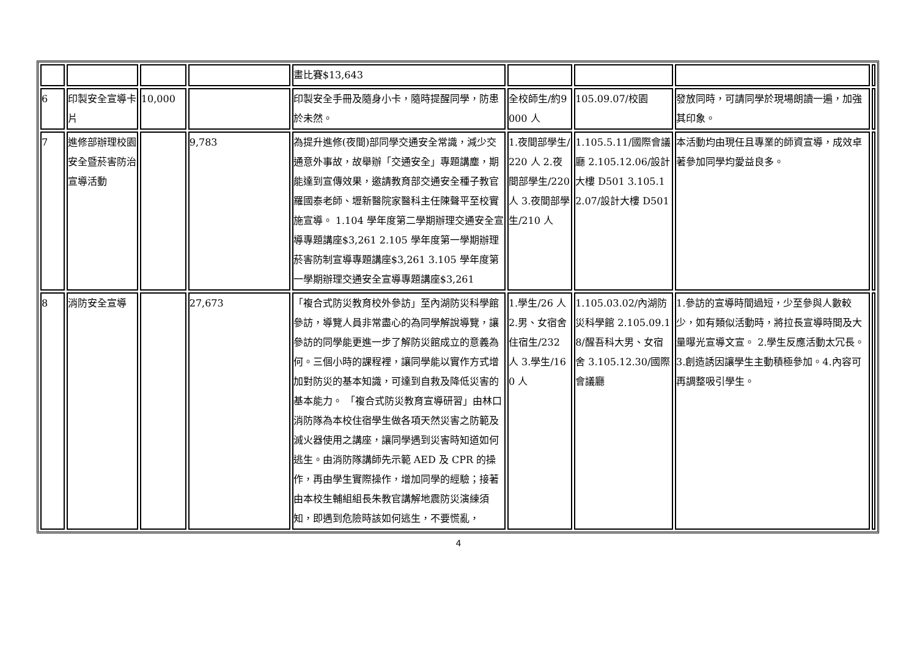| | | | | 畫比賽$13,643 | | | | |
| 6 | 印製安全宣導卡片 | 10,000 | | 印製安全手冊及隨身小卡，隨時提醒同學，防患於未然。 | 全校師生/約9000 人 | 105.09.07/校園 | 發放同時，可請同學於現場朗讀一遍，加強其印象。 | |
| 7 | 進修部辦理校園安全暨菸害防治宣導活動 | | 9,783 | 為提升進修(夜間)部同學交通安全常識，減少交通意外事故，故舉辦「交通安全」專題講塵，期能達到宣傳效果，邀請教育部交通安全種子教官羅國泰老師、壢新醫院家醫科主任陳聲平至校實施宣導。 1.104 學年度第二學期辦理交通安全宣導專題講座$3,261 2.105 學年度第一學期辦理菸害防制宣導專題講座$3,261 3.105 學年度第一學期辦理交通安全宣導專題講座$3,261 | 1.夜間部學生/220 人 2.夜間部學生/220 人 3.夜間部學生/210 人 | 1.105.5.11/國際會議廳 2.105.12.06/設計大樓 D501 3.105.12.07/設計大樓 D501 | 本活動均由現任且專業的師資宣導，成效卓著參加同學均愛益良多。 | |
| 8 | 消防安全宣導 | | 27,673 | 「複合式防災教育校外參訪」至內湖防災科學館參訪，導覽人員非常盡心的為同學解說導覽，讓參訪的同學能更進一步了解防災館成立的意義為何。三個小時的課程裡，讓同學能以實作方式增加對防災的基本知識，可達到自救及降低災害的基本能力。 「複合式防災教育宣導研習」由林口消防隊為本校住宿學生做各項天然災害之防範及滅火器使用之講座，讓同學遇到災害時知道如何逃生。由消防隊講師先示範 AED 及 CPR 的操作，再由學生實際操作，增加同學的經驗；接著由本校生輔組組長朱教官講解地震防災演練須知，即遇到危險時該如何逃生，不要慌亂， | 1.學生/26 人 2.男、女宿舍住宿生/232 人 3.學生/160 人 | 1.105.03.02/內湖防災科學館 2.105.09.18/醒吾科大男、女宿舍 3.105.12.30/國際會議廳 | 1.參訪的宣導時間過短，少至參與人數較少，如有類似活動時，將拉長宣導時間及大量曝光宣導文宣。 2.學生反應活動太冗長。 3.創造誘因讓學生主動積極參加。4.內容可再調整吸引學生。 | |
4